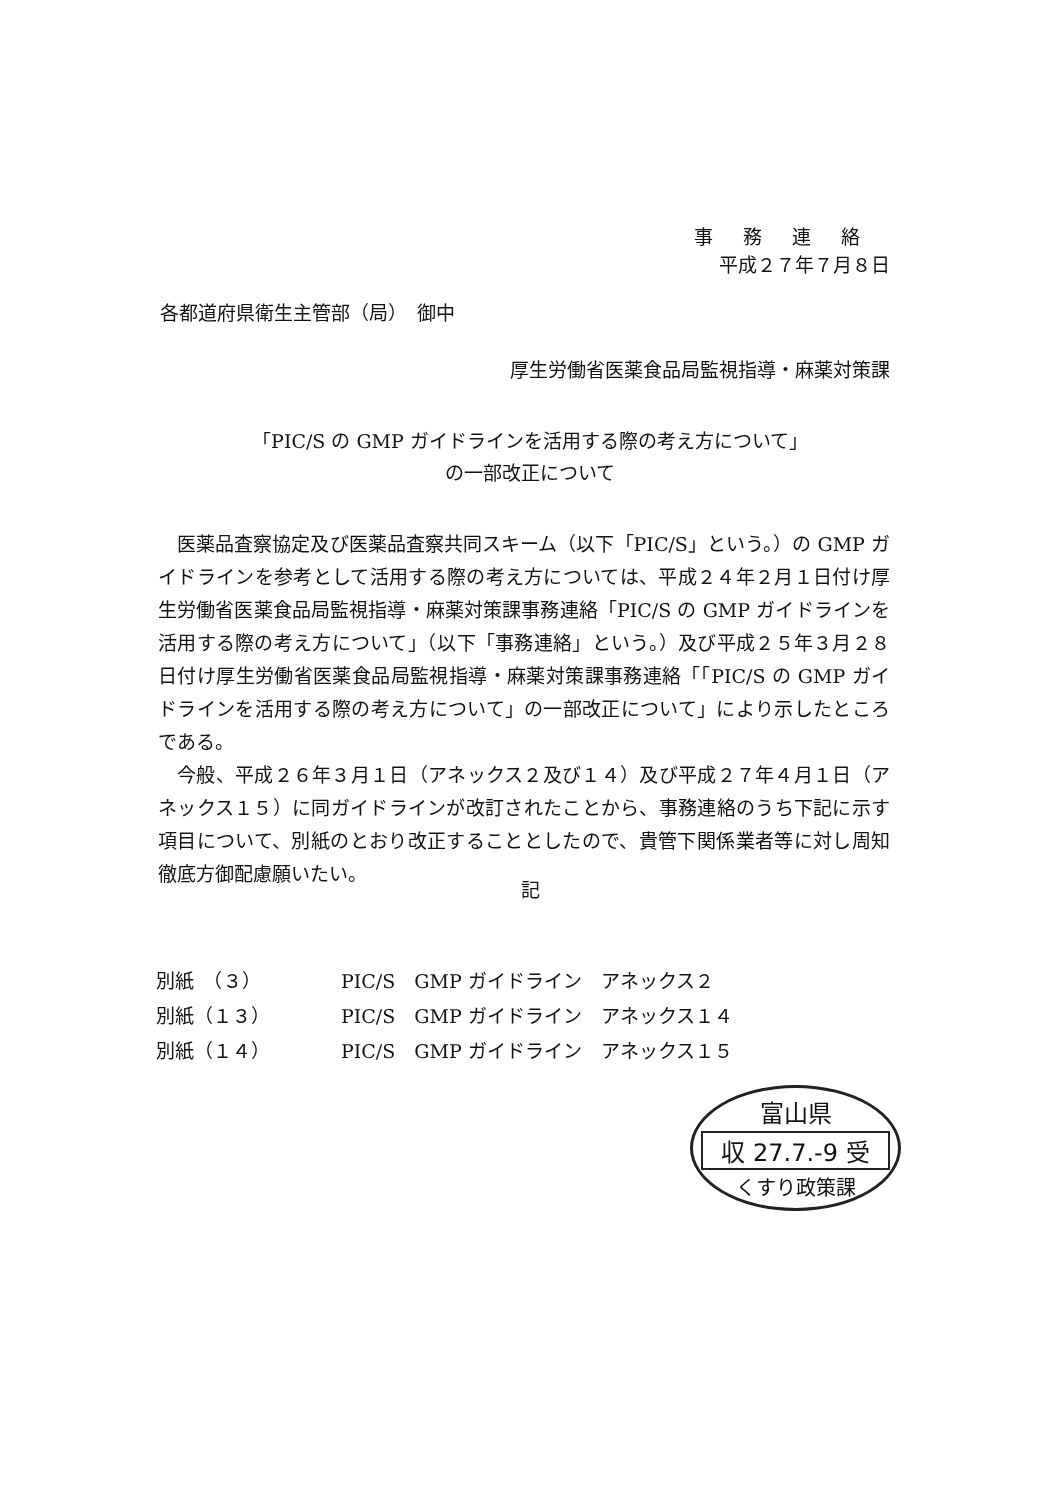事務連絡
平成２７年７月８日
各都道府県衛生主管部（局）　御中
厚生労働省医薬食品局監視指導・麻薬対策課
「PIC/S の GMP ガイドラインを活用する際の考え方について」
の一部改正について
医薬品査察協定及び医薬品査察共同スキーム（以下「PIC/S」という。）の GMP ガイドラインを参考として活用する際の考え方については、平成２４年２月１日付け厚生労働省医薬食品局監視指導・麻薬対策課事務連絡「PIC/S の GMP ガイドラインを活用する際の考え方について」（以下「事務連絡」という。）及び平成２５年３月２８日付け厚生労働省医薬食品局監視指導・麻薬対策課事務連絡「「PIC/S の GMP ガイドラインを活用する際の考え方について」の一部改正について」により示したところである。
今般、平成２６年３月１日（アネックス２及び１４）及び平成２７年４月１日（アネックス１５）に同ガイドラインが改訂されたことから、事務連絡のうち下記に示す項目について、別紙のとおり改正することとしたので、貴管下関係業者等に対し周知徹底方御配慮願いたい。
記
| 別紙 （３） | PIC/S GMP ガイドライン アネックス２ |
| 別紙（１３） | PIC/S GMP ガイドライン アネックス１４ |
| 別紙（１４） | PIC/S GMP ガイドライン アネックス１５ |
富山県
収 27.7.-9 受
くすり政策課